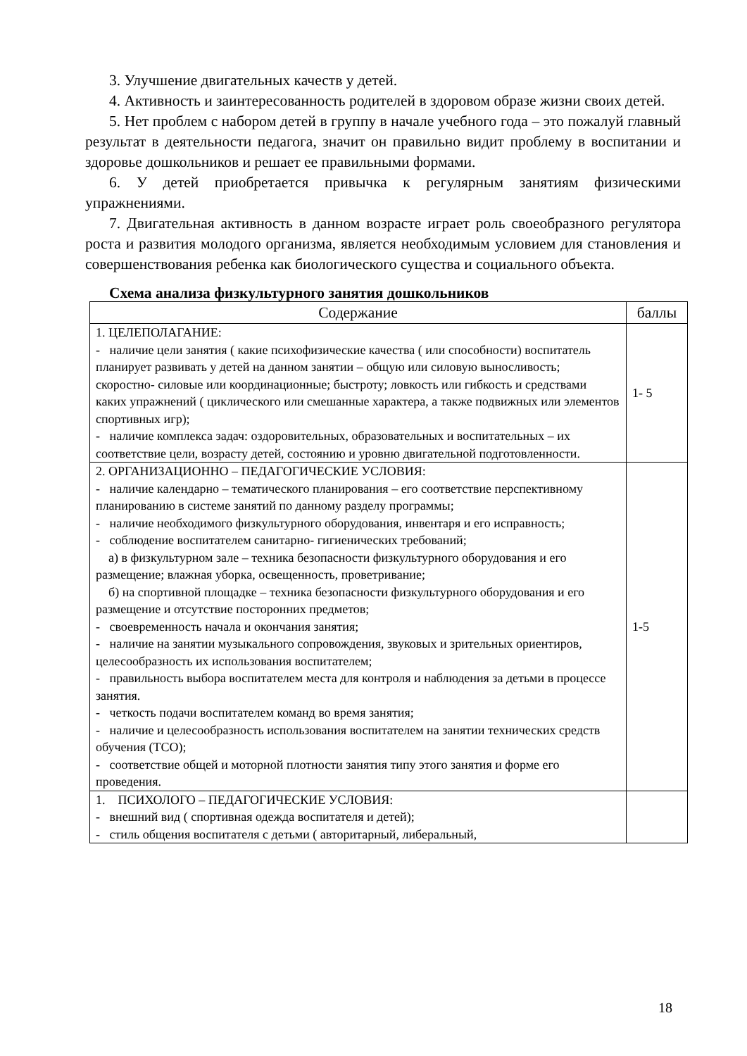3. Улучшение двигательных качеств у детей.
4. Активность и заинтересованность родителей в здоровом образе жизни своих детей.
5. Нет проблем с набором детей в группу в начале учебного года – это пожалуй главный результат в деятельности педагога, значит он правильно видит проблему в воспитании и здоровье дошкольников и решает ее правильными формами.
6. У детей приобретается привычка к регулярным занятиям физическими упражнениями.
7. Двигательная активность в данном возрасте играет роль своеобразного регулятора роста и развития молодого организма, является необходимым условием для становления и совершенствования ребенка как биологического существа и социального объекта.
Схема анализа физкультурного занятия дошкольников
| Содержание | баллы |
| --- | --- |
| 1. ЦЕЛЕПОЛАГАНИЕ: - наличие цели занятия ( какие психофизические качества ( или способности) воспитатель планирует развивать у детей на данном занятии – общую или силовую выносливость; скоростно- силовые или координационные; быстроту; ловкость или гибкость и средствами каких упражнений ( циклического или смешанные характера, а также подвижных или элементов спортивных игр); - наличие комплекса задач: оздоровительных, образовательных и воспитательных – их соответствие цели, возрасту детей, состоянию и уровню двигательной подготовленности. | 1- 5 |
| 2. ОРГАНИЗАЦИОННО – ПЕДАГОГИЧЕСКИЕ УСЛОВИЯ: - наличие календарно – тематического планирования – его соответствие перспективному планированию в системе занятий по данному разделу программы; - наличие необходимого физкультурного оборудования, инвентаря и его исправность; - соблюдение воспитателем санитарно- гигиенических требований; а) в физкультурном зале – техника безопасности физкультурного оборудования и его размещение; влажная уборка, освещенность, проветривание; б) на спортивной площадке – техника безопасности физкультурного оборудования и его размещение и отсутствие посторонних предметов; - своевременность начала и окончания занятия; - наличие на занятии музыкального сопровождения, звуковых и зрительных ориентиров, целесообразность их использования воспитателем; - правильность выбора воспитателем места для контроля и наблюдения за детьми в процессе занятия. - четкость подачи воспитателем команд во время занятия; - наличие и целесообразность использования воспитателем на занятии технических средств обучения (ТСО); - соответствие общей и моторной плотности занятия типу этого занятия и форме его проведения. | 1-5 |
| 1. ПСИХОЛОГО – ПЕДАГОГИЧЕСКИЕ УСЛОВИЯ: - внешний вид ( спортивная одежда воспитателя и детей); - стиль общения воспитателя с детьми ( авторитарный, либеральный, | |
18